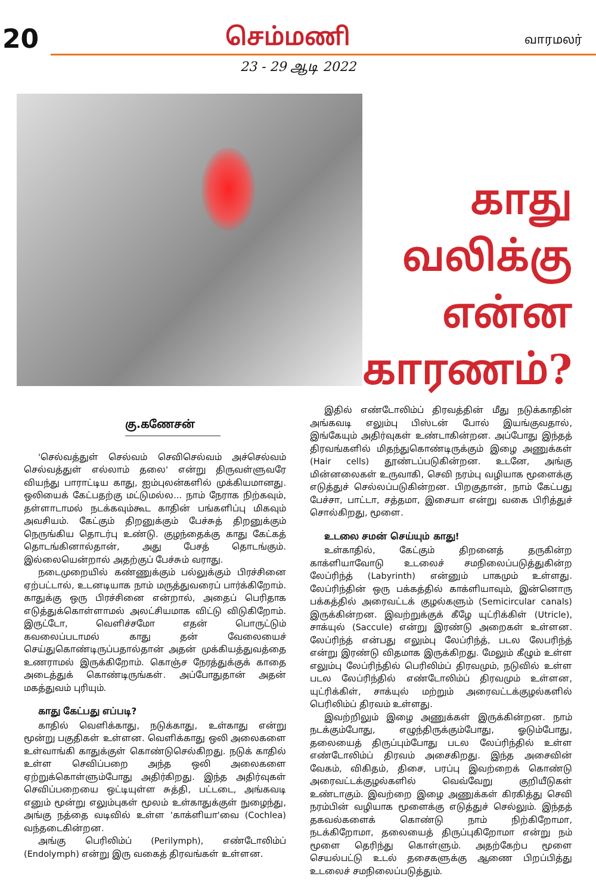20
செம்மணி
வாரமலர்
23 - 29 ஆடி 2022
காது
வலிக்கு
என்ன
காரணம்?
கு.கணேசன்
'செல்வத்துள் செல்வம் செவிசெல்வம் அச்செல்வம் செல்வத்துள் எல்லாம் தலை' என்று திருவள்ளுவரே வியந்து பாராட்டிய காது, ஐம்புலன்களில் முக்கியமானது. ஒலியைக் கேட்பதற்கு மட்டுமல்ல... நாம் நேராக நிற்கவும், தள்ளாடாமல் நடக்கவும்கூட காதின் பங்களிப்பு மிகவும் அவசியம். கேட்கும் திறனுக்கும் பேச்சுத் திறனுக்கும் நெருங்கிய தொடர்பு உண்டு. குழந்தைக்கு காது கேட்கத் தொடங்கினால்தான், அது பேசத் தொடங்கும். இல்லையென்றால் அதற்குப் பேச்சும் வராது.
நடைமுறையில் கண்ணுக்கும் பல்லுக்கும் பிரச்சினை ஏற்பட்டால், உடனடியாக நாம் மருத்துவரைப் பார்க்கிறோம். காதுக்கு ஒரு பிரச்சினை என்றால், அதைப் பெரிதாக எடுத்துக்கொள்ளாமல் அலட்சியமாக விட்டு விடுகிறோம். இருட்டோ, வெளிச்சமோ எதன் பொருட்டும் கவலைப்படாமல் காது தன் வேலையைச் செய்துகொண்டிருப்பதால்தான் அதன் முக்கியத்துவத்தை உணராமல் இருக்கிறோம். கொஞ்ச நேரத்துக்குக் காதை அடைத்துக் கொண்டிருங்கள். அப்போதுதான் அதன் மகத்துவம் புரியும்.
காது கேட்பது எப்படி?
காதில் வெளிக்காது, நடுக்காது, உள்காது என்று மூன்று பகுதிகள் உள்ளன. வெளிக்காது ஒலி அலைகளை உள்வாங்கி காதுக்குள் கொண்டுசெல்கிறது. நடுக் காதில் உள்ள செவிப்பறை அந்த ஒலி அலைகளை ஏற்றுக்கொள்ளும்போது அதிர்கிறது. இந்த அதிர்வுகள் செவிப்பறையை ஒட்டியுள்ள சுத்தி, பட்டடை, அங்கவடி எனும் மூன்று எலும்புகள் மூலம் உள்காதுக்குள் நுழைந்து, அங்கு நத்தை வடிவில் உள்ள 'காக்ளியா'வை (Cochlea) வந்தடைகின்றன.
அங்கு பெரிலிம்ப் (Perilymph), எண்டோலிம்ப் (Endolymph) என்று இரு வகைத் திரவங்கள் உள்ளன.
இதில் எண்டோலிம்ப் திரவத்தின் மீது நடுக்காதின் அங்கவடி எலும்பு பிஸ்டன் போல் இயங்குவதால், இங்கேயும் அதிர்வுகள் உண்டாகின்றன. அப்போது இந்தத் திரவங்களில் மிதந்துகொண்டிருக்கும் இழை அணுக்கள் (Hair cells) தூண்டப்படுகின்றன. உடனே, அங்கு மின்னலைகள் உருவாகி, செவி நரம்பு வழியாக மூளைக்கு எடுத்துச் செல்லப்படுகின்றன. பிறகுதான், நாம் கேட்பது பேச்சா, பாட்டா, சத்தமா, இசையா என்று வகை பிரித்துச் சொல்கிறது, மூளை.
உடலை சமன் செய்யும் காது!
உள்காதில், கேட்கும் திறனைத் தருகின்ற காக்ளியாவோடு உடலைச் சமநிலைப்படுத்துகின்ற லேப்ரிந்த் (Labyrinth) என்னும் பாகமும் உள்ளது. லேப்ரிந்தின் ஒரு பக்கத்தில் காக்ளியாவும், இன்னொரு பக்கத்தில் அரைவட்டக் குழல்களும் (Semicircular canals) இருக்கின்றன. இவற்றுக்குக் கீழே யுட்ரிக்கிள் (Utricle), சாக்யுல் (Saccule) என்று இரண்டு அறைகள் உள்ளன. லேப்ரிந்த் என்பது எலும்பு லேப்ரிந்த், படல லேபரிந்த் என்று இரண்டு விதமாக இருக்கிறது. மேலும் கீழும் உள்ள எலும்பு லேப்ரிந்தில் பெரிலிம்ப் திரவமும், நடுவில் உள்ள படல லேப்ரிந்தில் எண்டோலிம்ப் திரவமும் உள்ளன, யுட்ரிக்கிள், சாக்யுல் மற்றும் அரைவட்டக்குழல்களில் பெரிலிம்ப் திரவம் உள்ளது.
இவற்றிலும் இழை அணுக்கள் இருக்கின்றன. நாம் நடக்கும்போது, எழுந்திருக்கும்போது, ஓடும்போது, தலையைத் திருப்பும்போது படல லேப்ரிந்தில் உள்ள எண்டோலிம்ப் திரவம் அசைகிறது. இந்த அசைவின் வேகம், விகிதம், திசை, பரப்பு இவற்றைக் கொண்டு அரைவட்டக்குழல்களில் வெவ்வேறு குறியீடுகள் உண்டாகும். இவற்றை இழை அணுக்கள் கிரகித்து செவி நரம்பின் வழியாக மூளைக்கு எடுத்துச் செல்லும். இந்தத் தகவல்களைக் கொண்டு நாம் நிற்கிறோமா, நடக்கிறோமா, தலையைத் திருப்புகிறோமா என்று நம் மூளை தெரிந்து கொள்ளும். அதற்கேற்ப மூளை செயல்பட்டு உடல் தசைகளுக்கு ஆணை பிறப்பித்து உடலைச் சமநிலைப்படுத்தும்.